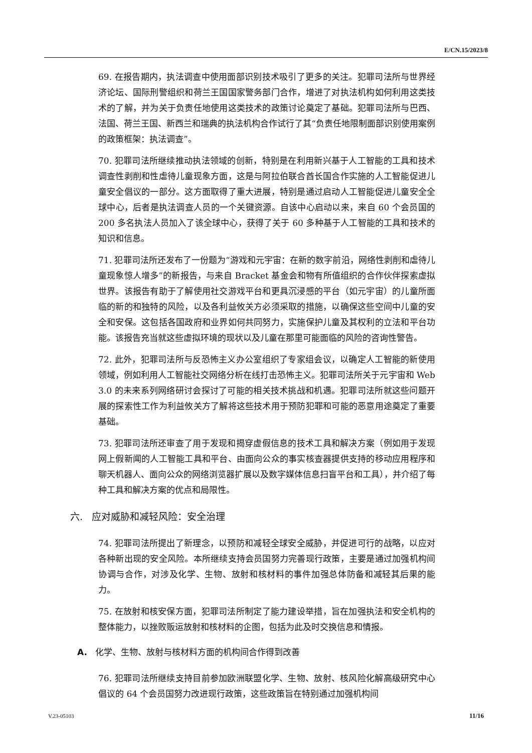E/CN.15/2023/8
69. 在报告期内，执法调查中使用面部识别技术吸引了更多的关注。犯罪司法所与世界经济论坛、国际刑警组织和荷兰王国国家警务部门合作，增进了对执法机构如何利用这类技术的了解，并为关于负责任地使用这类技术的政策讨论奠定了基础。犯罪司法所与巴西、法国、荷兰王国、新西兰和瑞典的执法机构合作试行了其“负责任地限制面部识别使用案例的政策框架：执法调查”。
70. 犯罪司法所继续推动执法领域的创新，特别是在利用新兴基于人工智能的工具和技术调查性剥削和性虐待儿童现象方面，这是与阿拉伯联合酋长国合作实施的人工智能促进儿童安全倡议的一部分。这方面取得了重大进展，特别是通过启动人工智能促进儿童安全全球中心，后者是执法调查人员的一个关键资源。自该中心启动以来，来自 60 个会员国的 200 多名执法人员加入了该全球中心，获得了关于 60 多种基于人工智能的工具和技术的知识和信息。
71. 犯罪司法所还发布了一份题为“游戏和元宇宙：在新的数字前沿，网络性剥削和虐待儿童现象惊人增多”的新报告，与来自 Bracket 基金会和物有所值组织的合作伙伴探索虚拟世界。该报告有助于了解使用社交游戏平台和更具沉浸感的平台（如元宇宙）的儿童所面临的新的和独特的风险，以及各利益攸关方必须采取的措施，以确保这些空间中儿童的安全和安保。这包括各国政府和业界如何共同努力，实施保护儿童及其权利的立法和平台功能。该报告充当就这些虚拟环境的现状以及儿童在那里可能面临的风险的咨询性警告。
72. 此外，犯罪司法所与反恐怖主义办公室组织了专家组会议，以确定人工智能的新使用领域，例如利用人工智能社交网络分析在线打击恐怖主义。犯罪司法所关于元宇宙和 Web 3.0 的未来系列网络研讨会探讨了可能的相关技术挑战和机遇。犯罪司法所就这些问题开展的探索性工作为利益攸关方了解将这些技术用于预防犯罪和可能的恶意用途奠定了重要基础。
73. 犯罪司法所还审查了用于发现和揭穿虚假信息的技术工具和解决方案（例如用于发现网上假新闻的人工智能工具和平台、由面向公众的事实核查器提供支持的移动应用程序和聊天机器人、面向公众的网络浏览器扩展以及数字媒体信息扫盲平台和工具），并介绍了每种工具和解决方案的优点和局限性。
六. 应对威胁和减轻风险：安全治理
74. 犯罪司法所提出了新理念，以预防和减轻全球安全威胁，并促进可行的战略，以应对各种新出现的安全风险。本所继续支持会员国努力完善现行政策，主要是通过加强机构间协调与合作，对涉及化学、生物、放射和核材料的事件加强总体防备和减轻其后果的能力。
75. 在放射和核安保方面，犯罪司法所制定了能力建设举措，旨在加强执法和安全机构的整体能力，以挫败贩运放射和核材料的企图，包括为此及时交换信息和情报。
A. 化学、生物、放射与核材料方面的机构间合作得到改善
76. 犯罪司法所继续支持目前参加欧洲联盟化学、生物、放射、核风险化解高级研究中心倡议的 64 个会员国努力改进现行政策，这些政策旨在特别通过加强机构间
V.23-05103 11/16